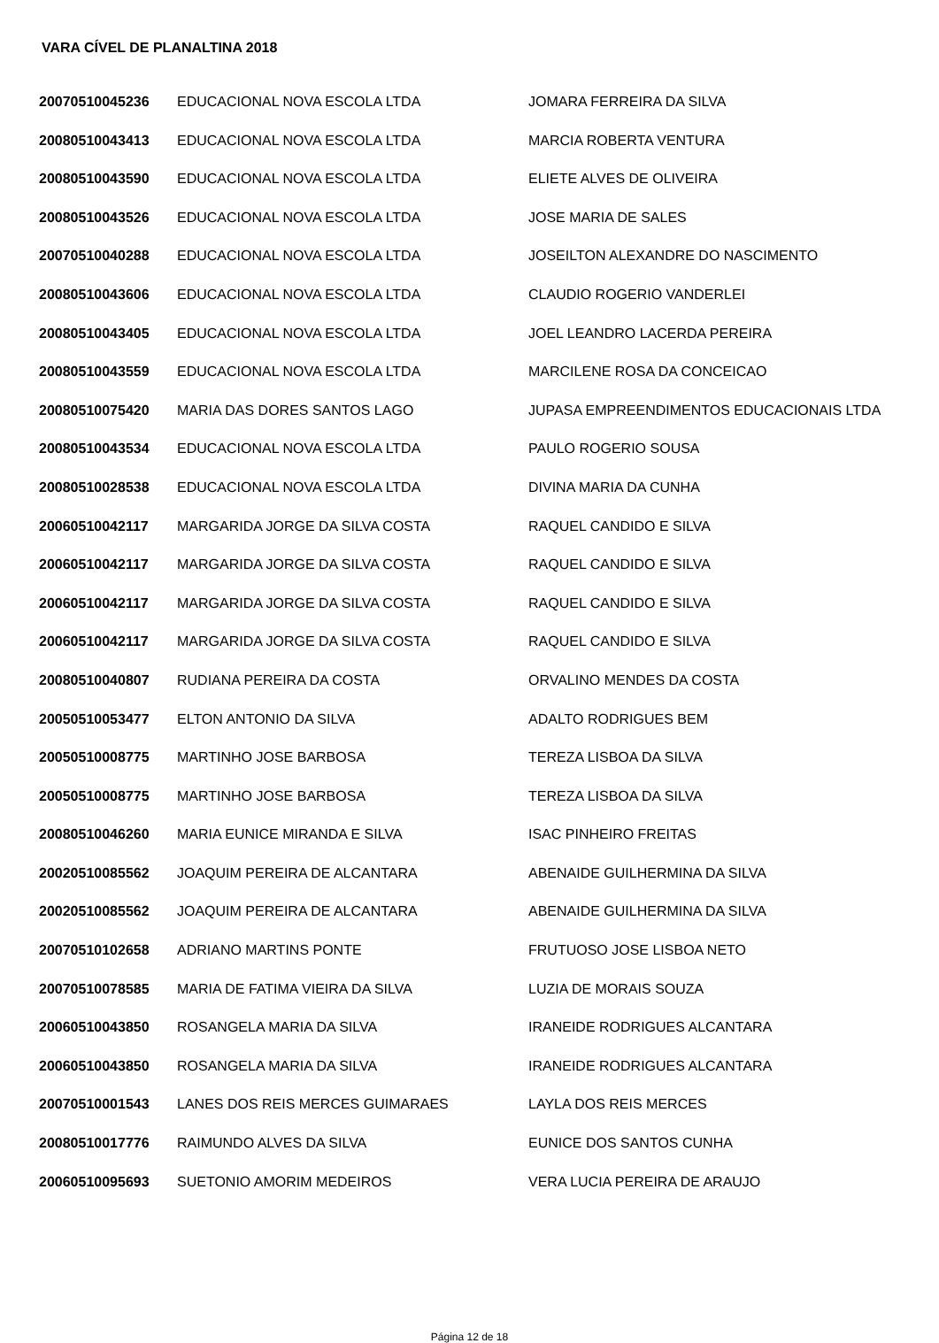VARA CÍVEL DE PLANALTINA 2018
| 20070510045236 | EDUCACIONAL NOVA ESCOLA LTDA | JOMARA FERREIRA DA SILVA |
| 20080510043413 | EDUCACIONAL NOVA ESCOLA LTDA | MARCIA ROBERTA VENTURA |
| 20080510043590 | EDUCACIONAL NOVA ESCOLA LTDA | ELIETE ALVES DE OLIVEIRA |
| 20080510043526 | EDUCACIONAL NOVA ESCOLA LTDA | JOSE MARIA DE SALES |
| 20070510040288 | EDUCACIONAL NOVA ESCOLA LTDA | JOSEILTON ALEXANDRE DO NASCIMENTO |
| 20080510043606 | EDUCACIONAL NOVA ESCOLA LTDA | CLAUDIO ROGERIO VANDERLEI |
| 20080510043405 | EDUCACIONAL NOVA ESCOLA LTDA | JOEL LEANDRO LACERDA PEREIRA |
| 20080510043559 | EDUCACIONAL NOVA ESCOLA LTDA | MARCILENE ROSA DA CONCEICAO |
| 20080510075420 | MARIA DAS DORES SANTOS LAGO | JUPASA EMPREENDIMENTOS EDUCACIONAIS LTDA |
| 20080510043534 | EDUCACIONAL NOVA ESCOLA LTDA | PAULO ROGERIO SOUSA |
| 20080510028538 | EDUCACIONAL NOVA ESCOLA LTDA | DIVINA MARIA DA CUNHA |
| 20060510042117 | MARGARIDA JORGE DA SILVA COSTA | RAQUEL CANDIDO E SILVA |
| 20060510042117 | MARGARIDA JORGE DA SILVA COSTA | RAQUEL CANDIDO E SILVA |
| 20060510042117 | MARGARIDA JORGE DA SILVA COSTA | RAQUEL CANDIDO E SILVA |
| 20060510042117 | MARGARIDA JORGE DA SILVA COSTA | RAQUEL CANDIDO E SILVA |
| 20080510040807 | RUDIANA PEREIRA DA COSTA | ORVALINO MENDES DA COSTA |
| 20050510053477 | ELTON ANTONIO DA SILVA | ADALTO RODRIGUES BEM |
| 20050510008775 | MARTINHO JOSE BARBOSA | TEREZA LISBOA DA SILVA |
| 20050510008775 | MARTINHO JOSE BARBOSA | TEREZA LISBOA DA SILVA |
| 20080510046260 | MARIA EUNICE MIRANDA E SILVA | ISAC PINHEIRO FREITAS |
| 20020510085562 | JOAQUIM PEREIRA DE ALCANTARA | ABENAIDE GUILHERMINA DA SILVA |
| 20020510085562 | JOAQUIM PEREIRA DE ALCANTARA | ABENAIDE GUILHERMINA DA SILVA |
| 20070510102658 | ADRIANO MARTINS PONTE | FRUTUOSO JOSE LISBOA NETO |
| 20070510078585 | MARIA DE FATIMA VIEIRA DA SILVA | LUZIA DE MORAIS SOUZA |
| 20060510043850 | ROSANGELA MARIA DA SILVA | IRANEIDE RODRIGUES ALCANTARA |
| 20060510043850 | ROSANGELA MARIA DA SILVA | IRANEIDE RODRIGUES ALCANTARA |
| 20070510001543 | LANES DOS REIS MERCES GUIMARAES | LAYLA DOS REIS MERCES |
| 20080510017776 | RAIMUNDO ALVES DA SILVA | EUNICE DOS SANTOS CUNHA |
| 20060510095693 | SUETONIO AMORIM MEDEIROS | VERA LUCIA PEREIRA DE ARAUJO |
Página 12 de 18